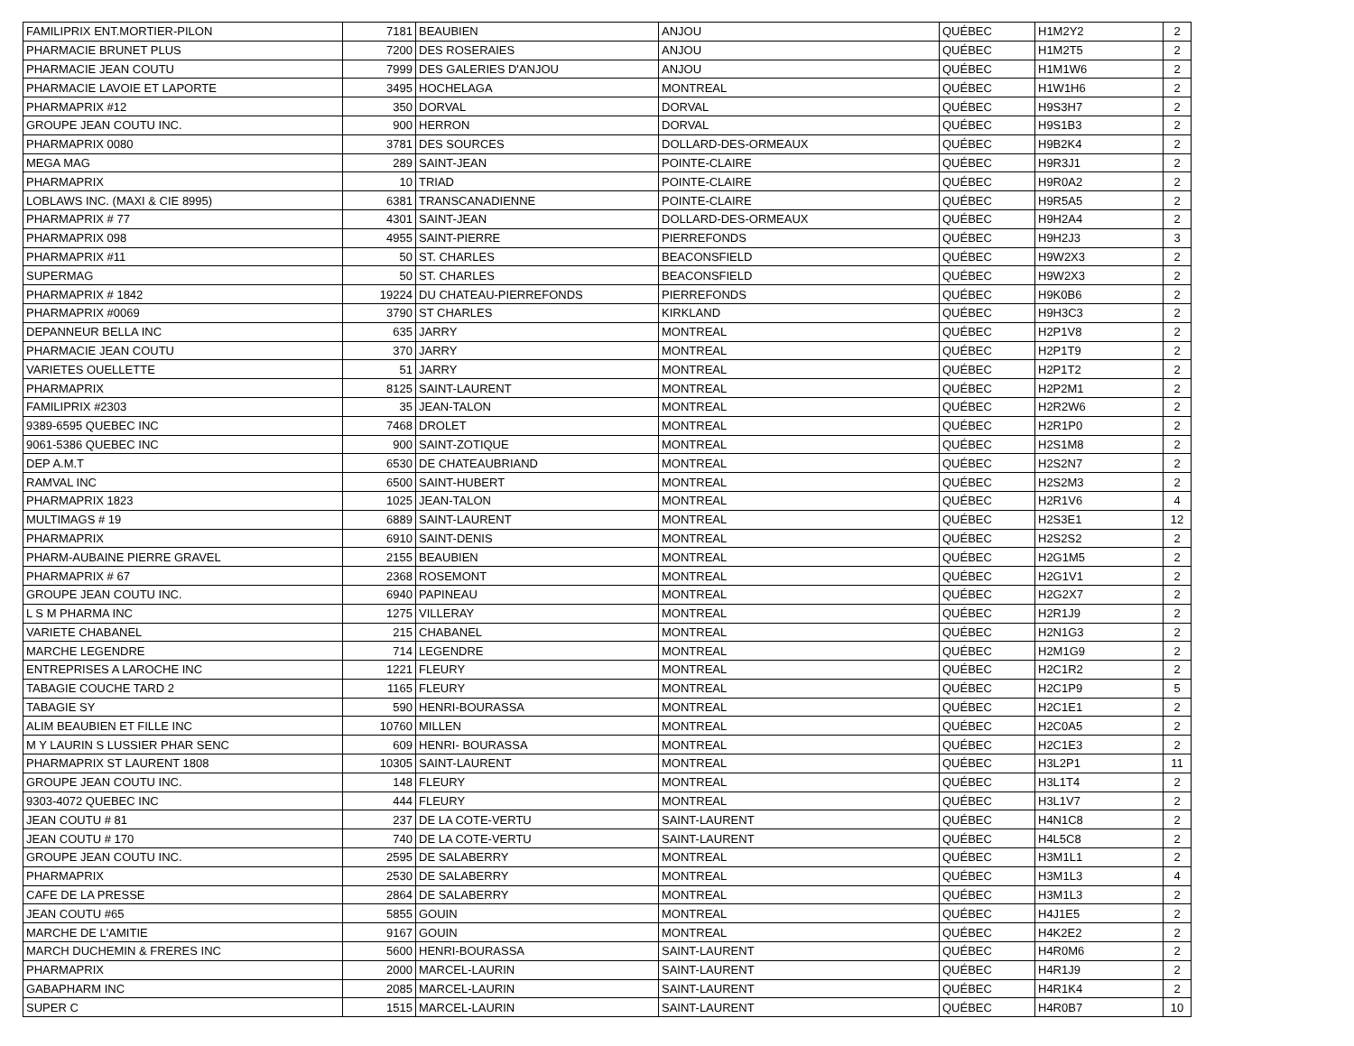| FAMILIPRIX ENT.MORTIER-PILON | 7181 | BEAUBIEN | ANJOU | QUÉBEC | H1M2Y2 | 2 |
| PHARMACIE BRUNET PLUS | 7200 | DES ROSERAIES | ANJOU | QUÉBEC | H1M2T5 | 2 |
| PHARMACIE JEAN COUTU | 7999 | DES GALERIES D'ANJOU | ANJOU | QUÉBEC | H1M1W6 | 2 |
| PHARMACIE LAVOIE ET LAPORTE | 3495 | HOCHELAGA | MONTREAL | QUÉBEC | H1W1H6 | 2 |
| PHARMAPRIX #12 | 350 | DORVAL | DORVAL | QUÉBEC | H9S3H7 | 2 |
| GROUPE JEAN COUTU INC. | 900 | HERRON | DORVAL | QUÉBEC | H9S1B3 | 2 |
| PHARMAPRIX 0080 | 3781 | DES SOURCES | DOLLARD-DES-ORMEAUX | QUÉBEC | H9B2K4 | 2 |
| MEGA MAG | 289 | SAINT-JEAN | POINTE-CLAIRE | QUÉBEC | H9R3J1 | 2 |
| PHARMAPRIX | 10 | TRIAD | POINTE-CLAIRE | QUÉBEC | H9R0A2 | 2 |
| LOBLAWS INC. (MAXI & CIE 8995) | 6381 | TRANSCANADIENNE | POINTE-CLAIRE | QUÉBEC | H9R5A5 | 2 |
| PHARMAPRIX # 77 | 4301 | SAINT-JEAN | DOLLARD-DES-ORMEAUX | QUÉBEC | H9H2A4 | 2 |
| PHARMAPRIX 098 | 4955 | SAINT-PIERRE | PIERREFONDS | QUÉBEC | H9H2J3 | 3 |
| PHARMAPRIX #11 | 50 | ST. CHARLES | BEACONSFIELD | QUÉBEC | H9W2X3 | 2 |
| SUPERMAG | 50 | ST. CHARLES | BEACONSFIELD | QUÉBEC | H9W2X3 | 2 |
| PHARMAPRIX # 1842 | 19224 | DU CHATEAU-PIERREFONDS | PIERREFONDS | QUÉBEC | H9K0B6 | 2 |
| PHARMAPRIX #0069 | 3790 | ST CHARLES | KIRKLAND | QUÉBEC | H9H3C3 | 2 |
| DEPANNEUR BELLA INC | 635 | JARRY | MONTREAL | QUÉBEC | H2P1V8 | 2 |
| PHARMACIE JEAN COUTU | 370 | JARRY | MONTREAL | QUÉBEC | H2P1T9 | 2 |
| VARIETES OUELLETTE | 51 | JARRY | MONTREAL | QUÉBEC | H2P1T2 | 2 |
| PHARMAPRIX | 8125 | SAINT-LAURENT | MONTREAL | QUÉBEC | H2P2M1 | 2 |
| FAMILIPRIX #2303 | 35 | JEAN-TALON | MONTREAL | QUÉBEC | H2R2W6 | 2 |
| 9389-6595 QUEBEC INC | 7468 | DROLET | MONTREAL | QUÉBEC | H2R1P0 | 2 |
| 9061-5386 QUEBEC INC | 900 | SAINT-ZOTIQUE | MONTREAL | QUÉBEC | H2S1M8 | 2 |
| DEP A.M.T | 6530 | DE CHATEAUBRIAND | MONTREAL | QUÉBEC | H2S2N7 | 2 |
| RAMVAL INC | 6500 | SAINT-HUBERT | MONTREAL | QUÉBEC | H2S2M3 | 2 |
| PHARMAPRIX 1823 | 1025 | JEAN-TALON | MONTREAL | QUÉBEC | H2R1V6 | 4 |
| MULTIMAGS # 19 | 6889 | SAINT-LAURENT | MONTREAL | QUÉBEC | H2S3E1 | 12 |
| PHARMAPRIX | 6910 | SAINT-DENIS | MONTREAL | QUÉBEC | H2S2S2 | 2 |
| PHARM-AUBAINE PIERRE GRAVEL | 2155 | BEAUBIEN | MONTREAL | QUÉBEC | H2G1M5 | 2 |
| PHARMAPRIX # 67 | 2368 | ROSEMONT | MONTREAL | QUÉBEC | H2G1V1 | 2 |
| GROUPE JEAN COUTU INC. | 6940 | PAPINEAU | MONTREAL | QUÉBEC | H2G2X7 | 2 |
| L S M PHARMA INC | 1275 | VILLERAY | MONTREAL | QUÉBEC | H2R1J9 | 2 |
| VARIETE CHABANEL | 215 | CHABANEL | MONTREAL | QUÉBEC | H2N1G3 | 2 |
| MARCHE LEGENDRE | 714 | LEGENDRE | MONTREAL | QUÉBEC | H2M1G9 | 2 |
| ENTREPRISES A LAROCHE INC | 1221 | FLEURY | MONTREAL | QUÉBEC | H2C1R2 | 2 |
| TABAGIE COUCHE TARD 2 | 1165 | FLEURY | MONTREAL | QUÉBEC | H2C1P9 | 5 |
| TABAGIE SY | 590 | HENRI-BOURASSA | MONTREAL | QUÉBEC | H2C1E1 | 2 |
| ALIM BEAUBIEN ET FILLE INC | 10760 | MILLEN | MONTREAL | QUÉBEC | H2C0A5 | 2 |
| M Y LAURIN S LUSSIER PHAR SENC | 609 | HENRI- BOURASSA | MONTREAL | QUÉBEC | H2C1E3 | 2 |
| PHARMAPRIX ST LAURENT 1808 | 10305 | SAINT-LAURENT | MONTREAL | QUÉBEC | H3L2P1 | 11 |
| GROUPE JEAN COUTU INC. | 148 | FLEURY | MONTREAL | QUÉBEC | H3L1T4 | 2 |
| 9303-4072 QUEBEC INC | 444 | FLEURY | MONTREAL | QUÉBEC | H3L1V7 | 2 |
| JEAN COUTU # 81 | 237 | DE LA COTE-VERTU | SAINT-LAURENT | QUÉBEC | H4N1C8 | 2 |
| JEAN COUTU # 170 | 740 | DE LA COTE-VERTU | SAINT-LAURENT | QUÉBEC | H4L5C8 | 2 |
| GROUPE JEAN COUTU INC. | 2595 | DE SALABERRY | MONTREAL | QUÉBEC | H3M1L1 | 2 |
| PHARMAPRIX | 2530 | DE SALABERRY | MONTREAL | QUÉBEC | H3M1L3 | 4 |
| CAFE DE LA PRESSE | 2864 | DE SALABERRY | MONTREAL | QUÉBEC | H3M1L3 | 2 |
| JEAN COUTU #65 | 5855 | GOUIN | MONTREAL | QUÉBEC | H4J1E5 | 2 |
| MARCHE DE L'AMITIE | 9167 | GOUIN | MONTREAL | QUÉBEC | H4K2E2 | 2 |
| MARCH DUCHEMIN & FRERES INC | 5600 | HENRI-BOURASSA | SAINT-LAURENT | QUÉBEC | H4R0M6 | 2 |
| PHARMAPRIX | 2000 | MARCEL-LAURIN | SAINT-LAURENT | QUÉBEC | H4R1J9 | 2 |
| GABAPHARM INC | 2085 | MARCEL-LAURIN | SAINT-LAURENT | QUÉBEC | H4R1K4 | 2 |
| SUPER C | 1515 | MARCEL-LAURIN | SAINT-LAURENT | QUÉBEC | H4R0B7 | 10 |